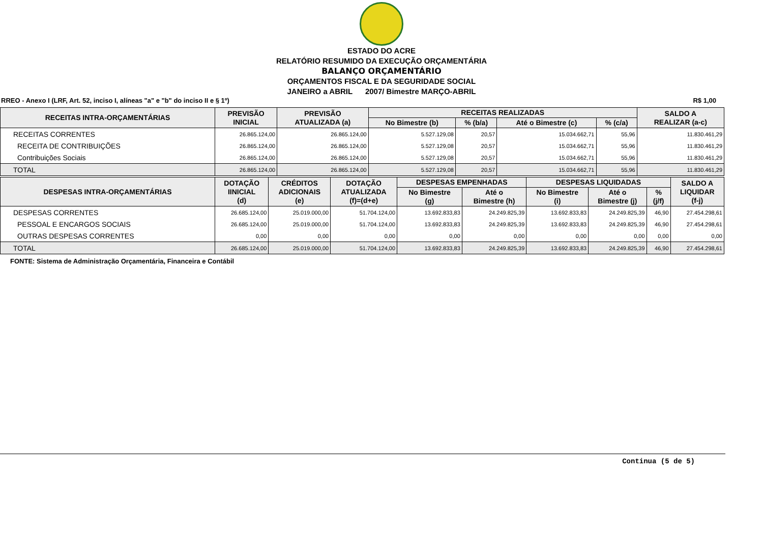ESTADO DO ACRE
RELATÓRIO RESUMIDO DA EXECUÇÃO ORÇAMENTÁRIA
BALANÇO ORÇAMENTÁRIO
ORÇAMENTOS FISCAL E DA SEGURIDADE SOCIAL
JANEIRO a ABRIL 2007/ Bimestre MARÇO-ABRIL
RREO - Anexo I (LRF, Art. 52, inciso I, alíneas "a" e "b" do inciso II e § 1º) R$ 1,00
| RECEITAS INTRA-ORÇAMENTÁRIAS | PREVISÃO INICIAL | PREVISÃO ATUALIZADA (a) | RECEITAS REALIZADAS | | | | SALDO A REALIZAR (a-c) |
| --- | --- | --- | --- | --- | --- | --- | --- |
| | | | No Bimestre (b) | % (b/a) | Até o Bimestre (c) | % (c/a) | |
| RECEITAS CORRENTES | 26.865.124,00 | 26.865.124,00 | 5.527.129,08 | 20,57 | 15.034.662,71 | 55,96 | 11.830.461,29 |
| RECEITA DE CONTRIBUIÇÕES | 26.865.124,00 | 26.865.124,00 | 5.527.129,08 | 20,57 | 15.034.662,71 | 55,96 | 11.830.461,29 |
| Contribuições Sociais | 26.865.124,00 | 26.865.124,00 | 5.527.129,08 | 20,57 | 15.034.662,71 | 55,96 | 11.830.461,29 |
| TOTAL | 26.865.124,00 | 26.865.124,00 | 5.527.129,08 | 20,57 | 15.034.662,71 | 55,96 | 11.830.461,29 |
| DESPESAS INTRA-ORÇAMENTÁRIAS | DOTAÇÃO IINICIAL (d) | CRÉDITOS ADICIONAIS (e) | DOTAÇÃO ATUALIZADA (f)=(d+e) | DESPESAS EMPENHADAS | | DESPESAS LIQUIDADAS | | | SALDO A LIQUIDAR (f-j) |
| --- | --- | --- | --- | --- | --- | --- | --- | --- | --- |
| | | | | No Bimestre (g) | Até o Bimestre (h) | No Bimestre (i) | Até o Bimestre (j) | % (j/f) | |
| DESPESAS CORRENTES | 26.685.124,00 | 25.019.000,00 | 51.704.124,00 | 13.692.833,83 | 24.249.825,39 | 13.692.833,83 | 24.249.825,39 | 46,90 | 27.454.298,61 |
| PESSOAL E ENCARGOS SOCIAIS | 26.685.124,00 | 25.019.000,00 | 51.704.124,00 | 13.692.833,83 | 24.249.825,39 | 13.692.833,83 | 24.249.825,39 | 46,90 | 27.454.298,61 |
| OUTRAS DESPESAS CORRENTES | 0,00 | 0,00 | 0,00 | 0,00 | 0,00 | 0,00 | 0,00 | 0,00 | 0,00 |
| TOTAL | 26.685.124,00 | 25.019.000,00 | 51.704.124,00 | 13.692.833,83 | 24.249.825,39 | 13.692.833,83 | 24.249.825,39 | 46,90 | 27.454.298,61 |
FONTE: Sistema de Administração Orçamentária, Financeira e Contábil
Continua (5 de 5)